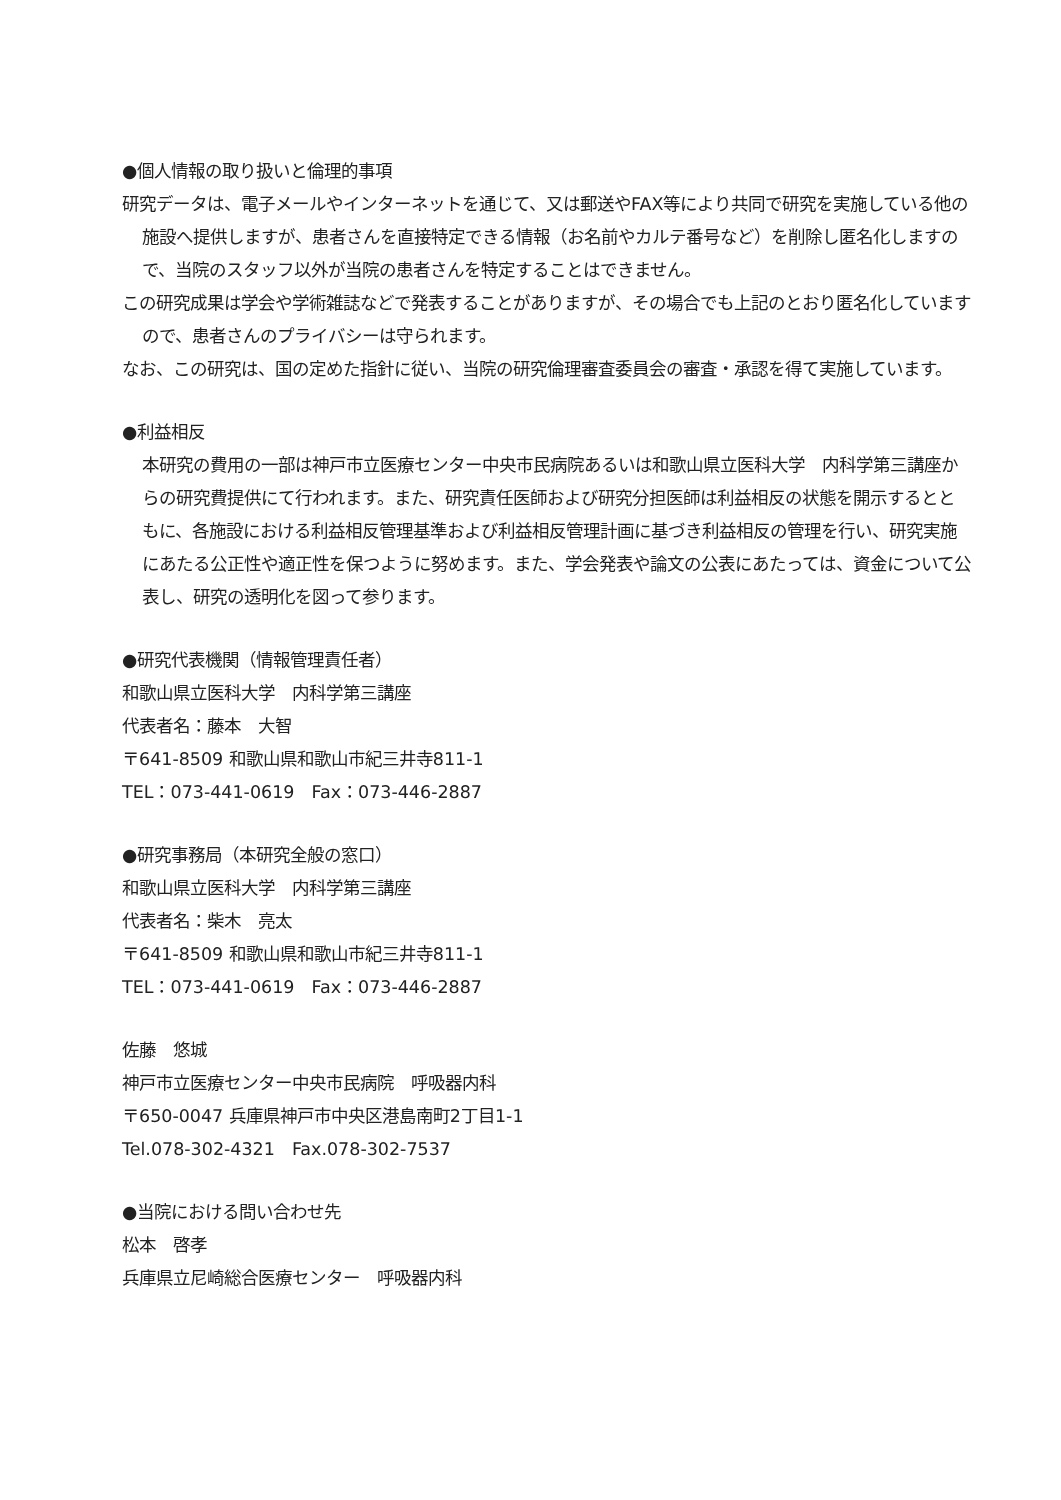●個人情報の取り扱いと倫理的事項
研究データは、電子メールやインターネットを通じて、又は郵送やFAX等により共同で研究を実施している他の施設へ提供しますが、患者さんを直接特定できる情報（お名前やカルテ番号など）を削除し匿名化しますので、当院のスタッフ以外が当院の患者さんを特定することはできません。
この研究成果は学会や学術雑誌などで発表することがありますが、その場合でも上記のとおり匿名化していますので、患者さんのプライバシーは守られます。
なお、この研究は、国の定めた指針に従い、当院の研究倫理審査委員会の審査・承認を得て実施しています。
●利益相反
本研究の費用の一部は神戸市立医療センター中央市民病院あるいは和歌山県立医科大学　内科学第三講座からの研究費提供にて行われます。また、研究責任医師および研究分担医師は利益相反の状態を開示するとともに、各施設における利益相反管理基準および利益相反管理計画に基づき利益相反の管理を行い、研究実施にあたる公正性や適正性を保つように努めます。また、学会発表や論文の公表にあたっては、資金について公表し、研究の透明化を図って参ります。
●研究代表機関（情報管理責任者）
和歌山県立医科大学　内科学第三講座
代表者名：藤本　大智
〒641-8509 和歌山県和歌山市紀三井寺811-1
TEL：073-441-0619　Fax：073-446-2887
●研究事務局（本研究全般の窓口）
和歌山県立医科大学　内科学第三講座
代表者名：柴木　亮太
〒641-8509 和歌山県和歌山市紀三井寺811-1
TEL：073-441-0619　Fax：073-446-2887
佐藤　悠城
神戸市立医療センター中央市民病院　呼吸器内科
〒650-0047 兵庫県神戸市中央区港島南町2丁目1-1
Tel.078-302-4321　Fax.078-302-7537
●当院における問い合わせ先
松本　啓孝
兵庫県立尼崎総合医療センター　呼吸器内科